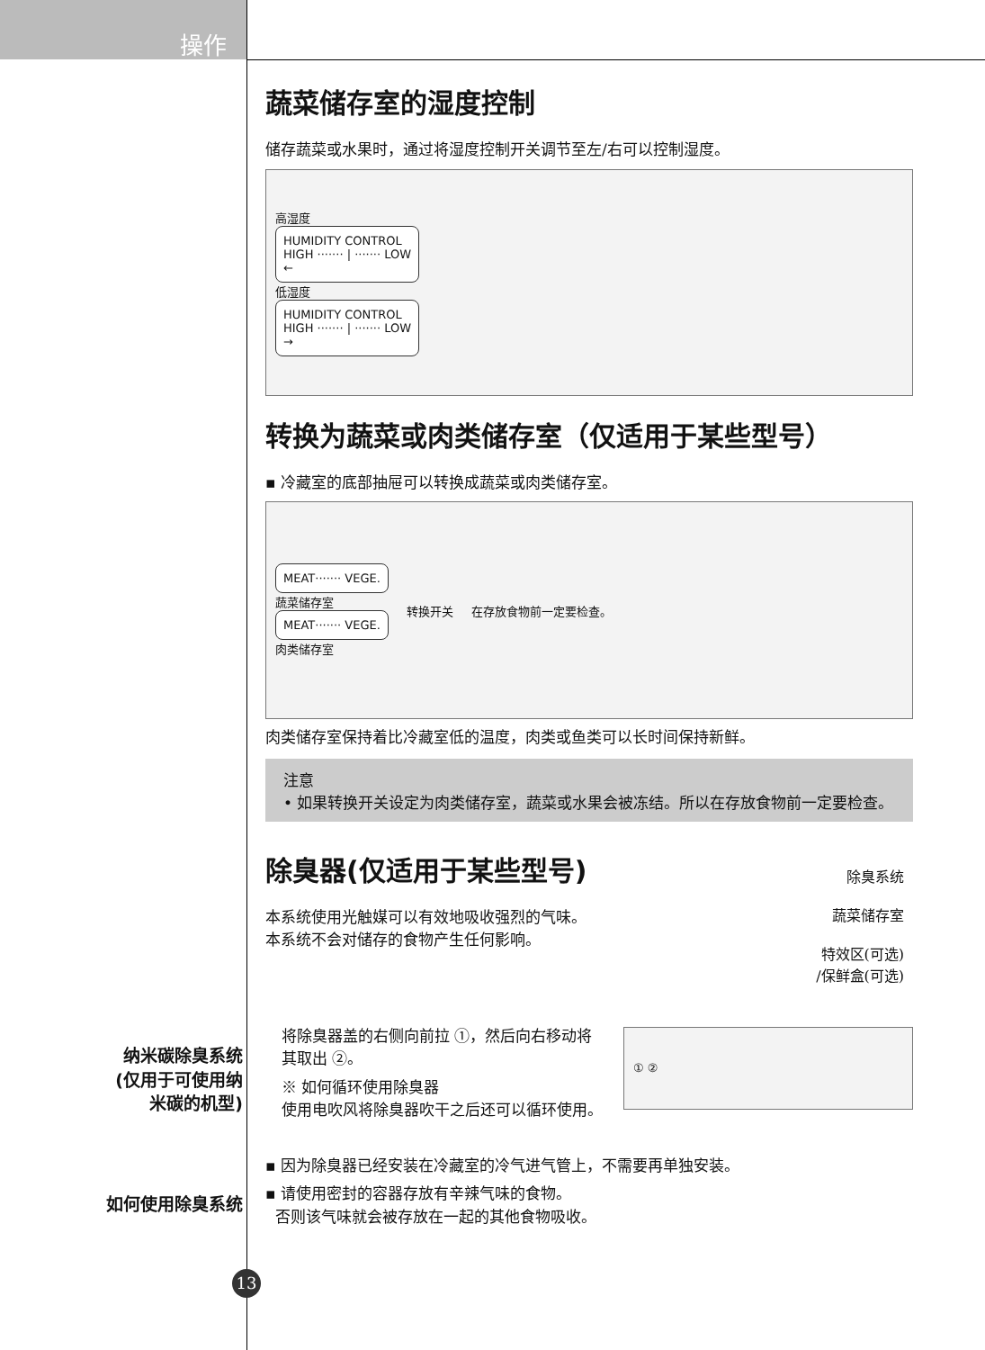操作
蔬菜储存室的湿度控制
储存蔬菜或水果时，通过将湿度控制开关调节至左/右可以控制湿度。
高湿度
HUMIDITY CONTROL
HIGH ······· | ······· LOW
←
低湿度
HUMIDITY CONTROL
HIGH ······· | ······· LOW
→
转换为蔬菜或肉类储存室（仅适用于某些型号）
▪ 冷藏室的底部抽屉可以转换成蔬菜或肉类储存室。
MEAT······· VEGE.
蔬菜储存室
MEAT······· VEGE.
肉类储存室
转换开关 在存放食物前一定要检查。
肉类储存室保持着比冷藏室低的温度，肉类或鱼类可以长时间保持新鲜。
注意
• 如果转换开关设定为肉类储存室，蔬菜或水果会被冻结。所以在存放食物前一定要检查。
除臭器(仅适用于某些型号)
本系统使用光触媒可以有效地吸收强烈的气味。本系统不会对储存的食物产生任何影响。
除臭系统
蔬菜储存室
特效区(可选)
/保鲜盒(可选)
将除臭器盖的右侧向前拉 ①，然后向右移动将其取出 ②。
※ 如何循环使用除臭器
使用电吹风将除臭器吹干之后还可以循环使用。
① ②
▪ 因为除臭器已经安装在冷藏室的冷气进气管上，不需要再单独安装。
▪ 请使用密封的容器存放有辛辣气味的食物。
否则该气味就会被存放在一起的其他食物吸收。
纳米碳除臭系统
(仅用于可使用纳
米碳的机型)
如何使用除臭系统
13